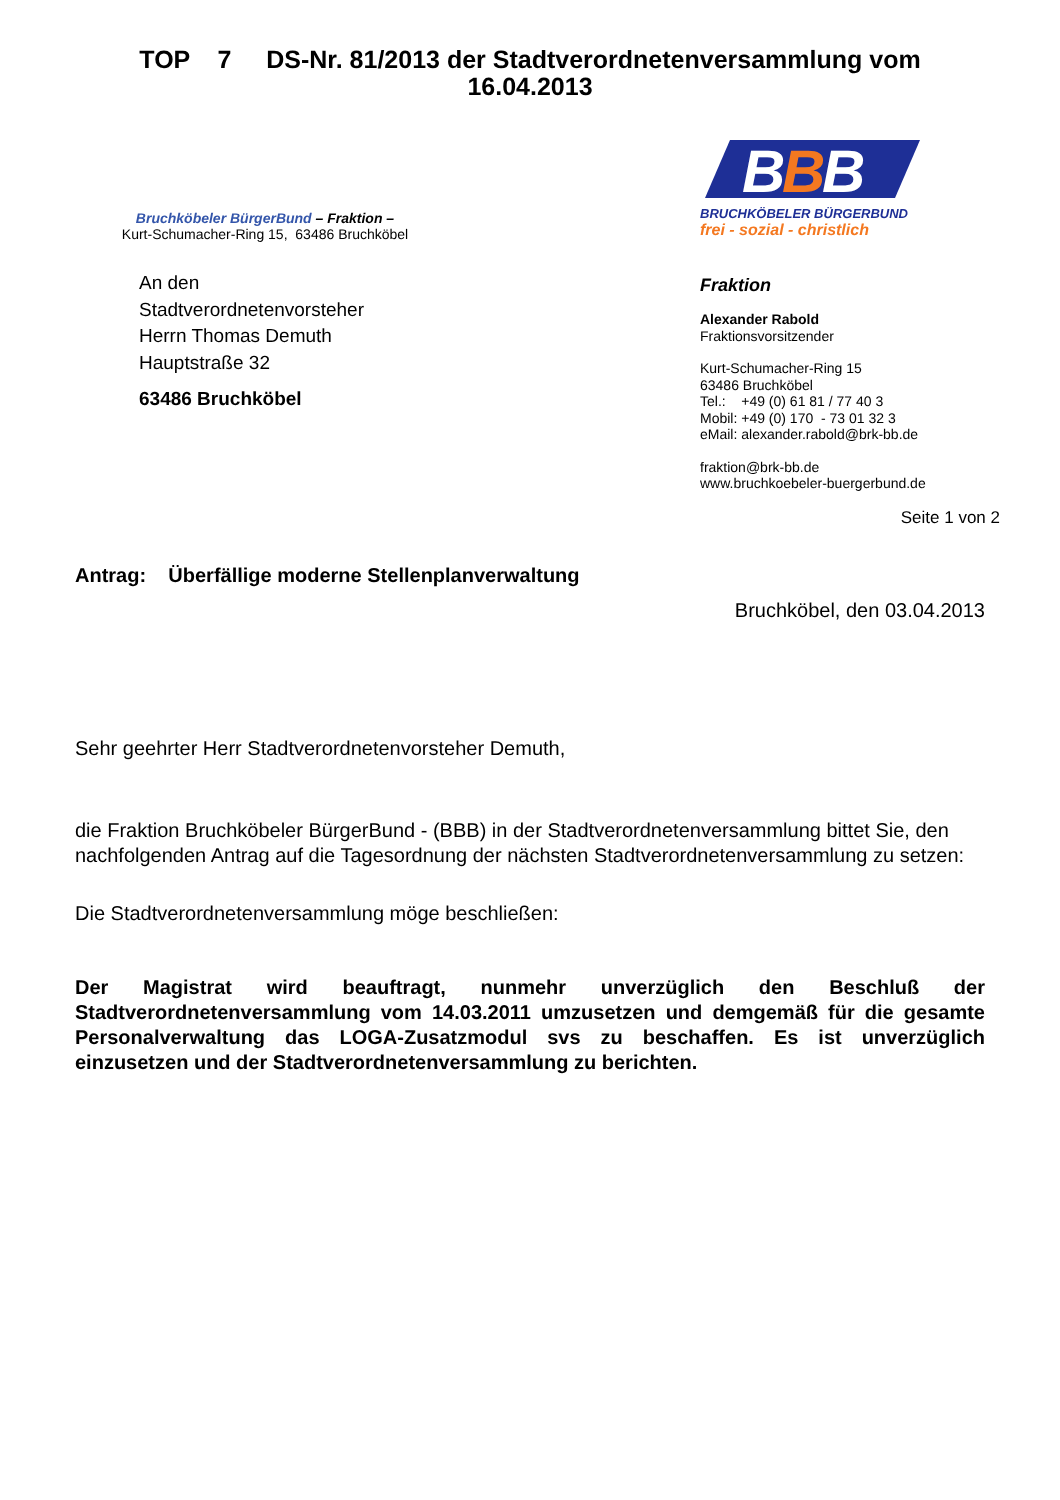TOP 7 DS-Nr. 81/2013 der Stadtverordnetenversammlung vom 16.04.2013
Bruchköbeler BürgerBund – Fraktion –
Kurt-Schumacher-Ring 15, 63486 Bruchköbel
An den
Stadtverordnetenvorsteher
Herrn Thomas Demuth
Hauptstraße 32
63486 Bruchköbel
B
B
B
BRUCHKÖBELER BÜRGERBUND
frei - sozial - christlich
Fraktion
Alexander Rabold
Fraktionsvorsitzender
Kurt-Schumacher-Ring 15
63486 Bruchköbel
Tel.: +49 (0) 61 81 / 77 40 3
Mobil: +49 (0) 170 - 73 01 32 3
eMail: alexander.rabold@brk-bb.de
fraktion@brk-bb.de
www.bruchkoebeler-buergerbund.de
Seite 1 von 2
Antrag: Überfällige moderne Stellenplanverwaltung
Bruchköbel, den 03.04.2013
Sehr geehrter Herr Stadtverordnetenvorsteher Demuth,
die Fraktion Bruchköbeler BürgerBund - (BBB) in der Stadtverordnetenversammlung bittet Sie, den nachfolgenden Antrag auf die Tagesordnung der nächsten Stadtverordnetenversammlung zu setzen:
Die Stadtverordnetenversammlung möge beschließen:
Der Magistrat wird beauftragt, nunmehr unverzüglich den Beschluß der Stadtverordnetenversammlung vom 14.03.2011 umzusetzen und demgemäß für die gesamte Personalverwaltung das LOGA-Zusatzmodul svs zu beschaffen. Es ist unverzüglich einzusetzen und der Stadtverordnetenversammlung zu berichten.